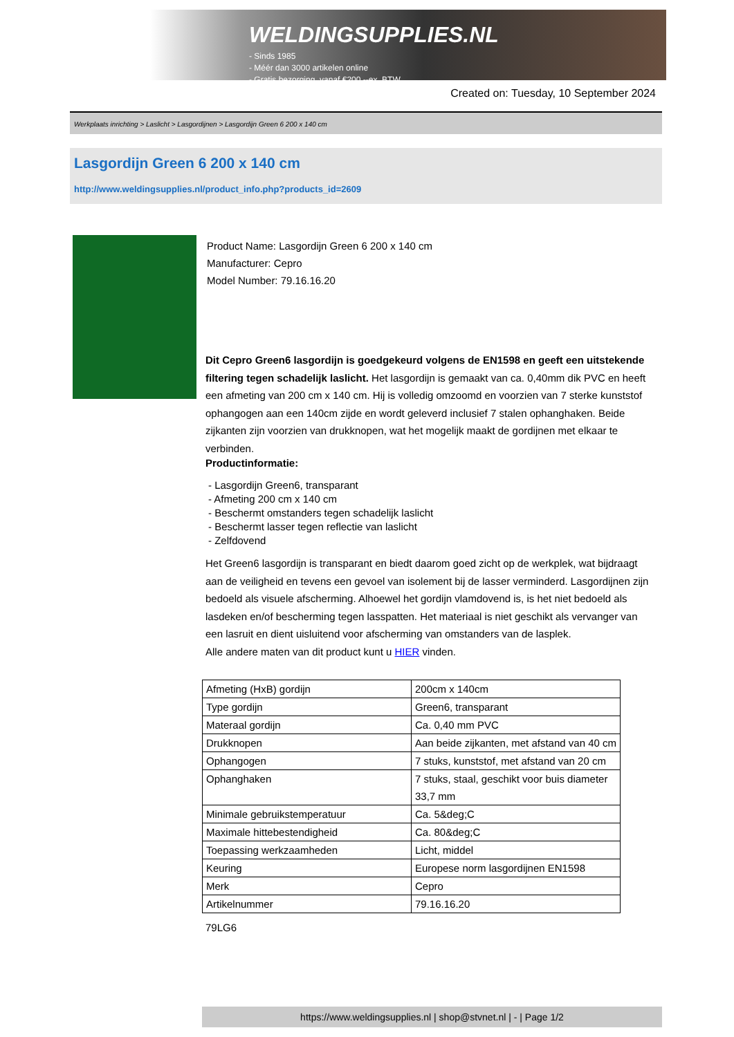WELDINGSUPPLIES.NL
- Sinds 1985
- Méér dan 3000 artikelen online
- Gratis bezorging, vanaf €200,--ex. BTW
Created on: Tuesday, 10 September 2024
Werkplaats inrichting > Laslicht > Lasgordijnen > Lasgordijn Green 6 200 x 140 cm
Lasgordijn Green 6 200 x 140 cm
http://www.weldingsupplies.nl/product_info.php?products_id=2609
Product Name: Lasgordijn Green 6 200 x 140 cm
Manufacturer: Cepro
Model Number: 79.16.16.20
Dit Cepro Green6 lasgordijn is goedgekeurd volgens de EN1598 en geeft een uitstekende filtering tegen schadelijk laslicht. Het lasgordijn is gemaakt van ca. 0,40mm dik PVC en heeft een afmeting van 200 cm x 140 cm. Hij is volledig omzoomd en voorzien van 7 sterke kunststof ophangogen aan een 140cm zijde en wordt geleverd inclusief 7 stalen ophanghaken. Beide zijkanten zijn voorzien van drukknopen, wat het mogelijk maakt de gordijnen met elkaar te verbinden.
Productinformatie:
- Lasgordijn Green6, transparant
- Afmeting 200 cm x 140 cm
- Beschermt omstanders tegen schadelijk laslicht
- Beschermt lasser tegen reflectie van laslicht
- Zelfdovend
Het Green6 lasgordijn is transparant en biedt daarom goed zicht op de werkplek, wat bijdraagt aan de veiligheid en tevens een gevoel van isolement bij de lasser verminderd. Lasgordijnen zijn bedoeld als visuele afscherming. Alhoewel het gordijn vlamdovend is, is het niet bedoeld als lasdeken en/of bescherming tegen lasspatten. Het materiaal is niet geschikt als vervanger van een lasruit en dient uisluitend voor afscherming van omstanders van de lasplek.
Alle andere maten van dit product kunt u HIER vinden.
| Afmeting (HxB) gordijn | 200cm x 140cm |
| Type gordijn | Green6, transparant |
| Materaal gordijn | Ca. 0,40 mm PVC |
| Drukknopen | Aan beide zijkanten, met afstand van 40 cm |
| Ophangogen | 7 stuks, kunststof, met afstand van 20 cm |
| Ophanghaken | 7 stuks, staal, geschikt voor buis diameter 33,7 mm |
| Minimale gebruikstemperatuur | Ca. 5&deg;C |
| Maximale hittebestendigheid | Ca. 80&deg;C |
| Toepassing werkzaamheden | Licht, middel |
| Keuring | Europese norm lasgordijnen EN1598 |
| Merk | Cepro |
| Artikelnummer | 79.16.16.20 |
79LG6
https://www.weldingsupplies.nl | shop@stvnet.nl | - | Page 1/2